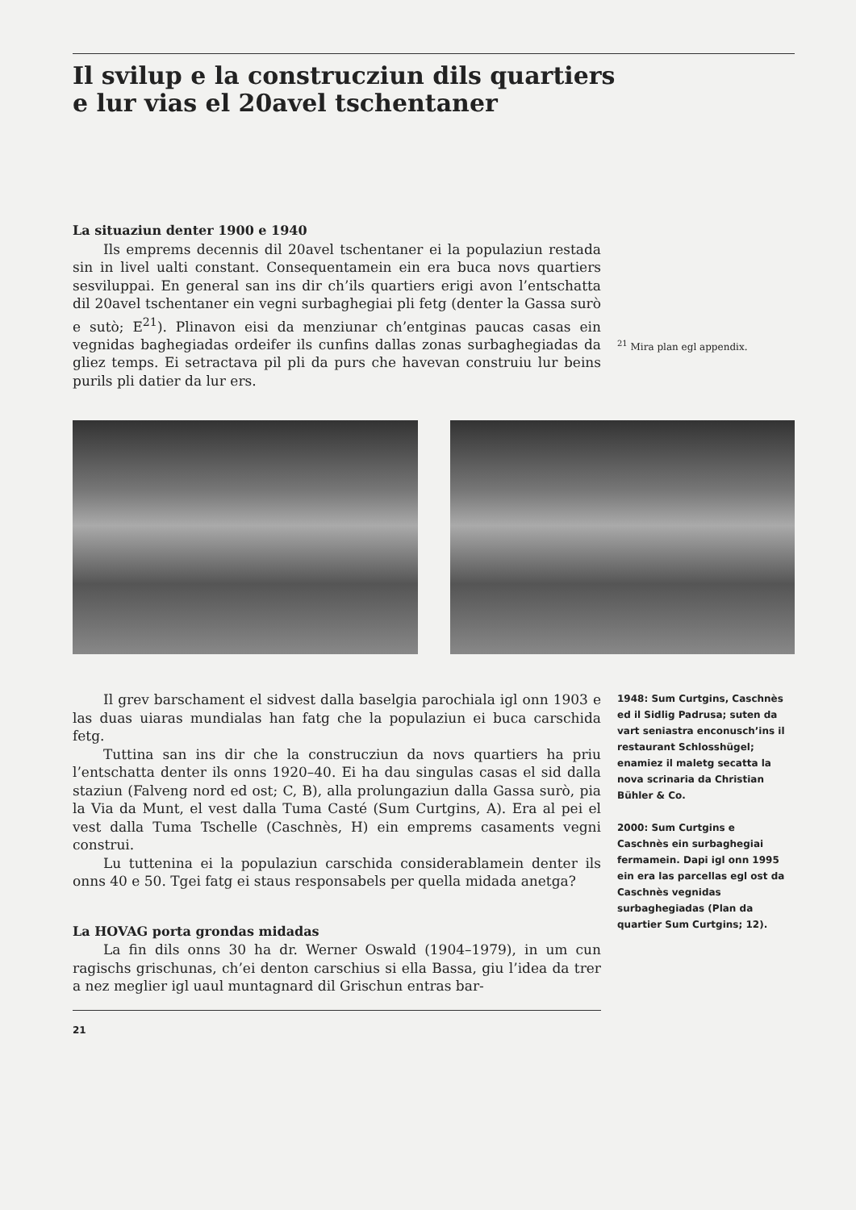Il svilup e la construcziun dils quartiers
e lur vias el 20avel tschentaner
La situaziun denter 1900 e 1940
Ils emprems decennis dil 20avel tschentaner ei la populaziun restada sin in livel ualti constant. Consequentamein ein era buca novs quartiers sesviluppai. En general san ins dir ch’ils quartiers erigi avon l’entschatta dil 20avel tschentaner ein vegni surbaghegiai pli fetg (denter la Gassa surò e sutò; E<sup>21</sup>). Plinavon eisi da menziunar ch’entginas paucas casas ein vegnidas baghegiadas ordeifer ils cunfins dallas zonas surbaghegiadas da gliez temps. Ei setractava pil pli da purs che havevan construiu lur beins purils pli datier da lur ers.
<sup>21</sup> Mira plan egl appendix.
Il grev barschament el sidvest dalla baselgia parochiala igl onn 1903 e las duas uiaras mundialas han fatg che la populaziun ei buca carschida fetg.
Tuttina san ins dir che la construcziun da novs quartiers ha priu l’entschatta denter ils onns 1920–40. Ei ha dau singulas casas el sid dalla staziun (Falveng nord ed ost; C, B), alla prolungaziun dalla Gassa surò, pia la Via da Munt, el vest dalla Tuma Casté (Sum Curtgins, A). Era al pei el vest dalla Tuma Tschelle (Caschnès, H) ein emprems casaments vegni construi.
Lu tuttenina ei la populaziun carschida considerablamein denter ils onns 40 e 50. Tgei fatg ei staus responsabels per quella midada anetga?
La HOVAG porta grondas midadas
La fin dils onns 30 ha dr. Werner Oswald (1904–1979), in um cun ragischs grischunas, ch’ei denton carschius si ella Bassa, giu l’idea da trer a nez meglier igl uaul muntagnard dil Grischun entras bar-
21
1948: Sum Curtgins, Caschnès ed il Sidlig Padrusa; suten da vart seniastra enconusch’ins il restaurant Schlosshügel; enamiez il maletg secatta la nova scrinaria da Christian Bühler & Co.
2000: Sum Curtgins e Caschnès ein surbaghegiai fermamein. Dapi igl onn 1995 ein era las parcellas egl ost da Caschnès vegnidas surbaghegiadas (Plan da quartier Sum Curtgins; 12).